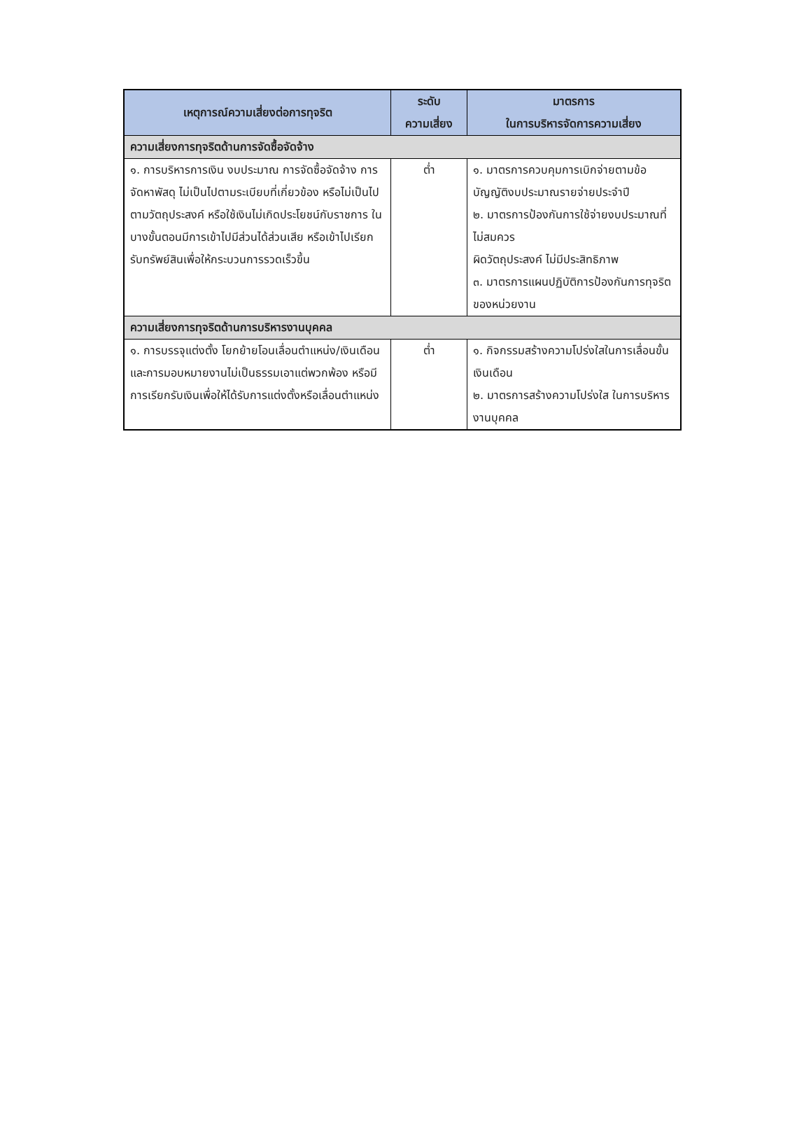| เหตุการณ์ความเสี่ยงต่อการทุจริต | ระดับ ความเสี่ยง | มาตรการ ในการบริหารจัดการความเสี่ยง |
| --- | --- | --- |
| ความเสี่ยงการทุจริตด้านการจัดซื้อจัดจ้าง | | |
| ๑. การบริหารการเงิน งบประมาณ การจัดซื้อจัดจ้าง การจัดหาพัสดุ ไม่เป็นไปตามระเบียบที่เกี่ยวข้อง หรือไม่เป็นไปตามวัตถุประสงค์ หรือใช้เงินไม่เกิดประโยชน์กับราชการ ในบางขั้นตอนมีการเข้าไปมีส่วนได้ส่วนเสีย หรือเข้าไปเรียกรับทรัพย์สินเพื่อให้กระบวนการรวดเร็วขึ้น | ต่ำ | ๑. มาตรการควบคุมการเบิกจ่ายตามข้อบัญญัติงบประมาณรายจ่ายประจำปี ๒. มาตรการป้องกันการใช้จ่ายงบประมาณที่ไม่สมควร ผิดวัตถุประสงค์ ไม่มีประสิทธิภาพ ๓. มาตรการแผนปฏิบัติการป้องกันการทุจริตของหน่วยงาน |
| ความเสี่ยงการทุจริตด้านการบริหารงานบุคคล | | |
| ๑. การบรรจุแต่งตั้ง โยกย้ายโอนเลื่อนตำแหน่ง/เงินเดือนและการมอบหมายงานไม่เป็นธรรมเอาแต่พวกพ้อง หรือมีการเรียกรับเงินเพื่อให้ได้รับการแต่งตั้งหรือเลื่อนตำแหน่ง | ต่ำ | ๑. กิจกรรมสร้างความโปร่งใสในการเลื่อนขั้นเงินเดือน ๒. มาตรการสร้างความโปร่งใส ในการบริหารงานบุคคล |